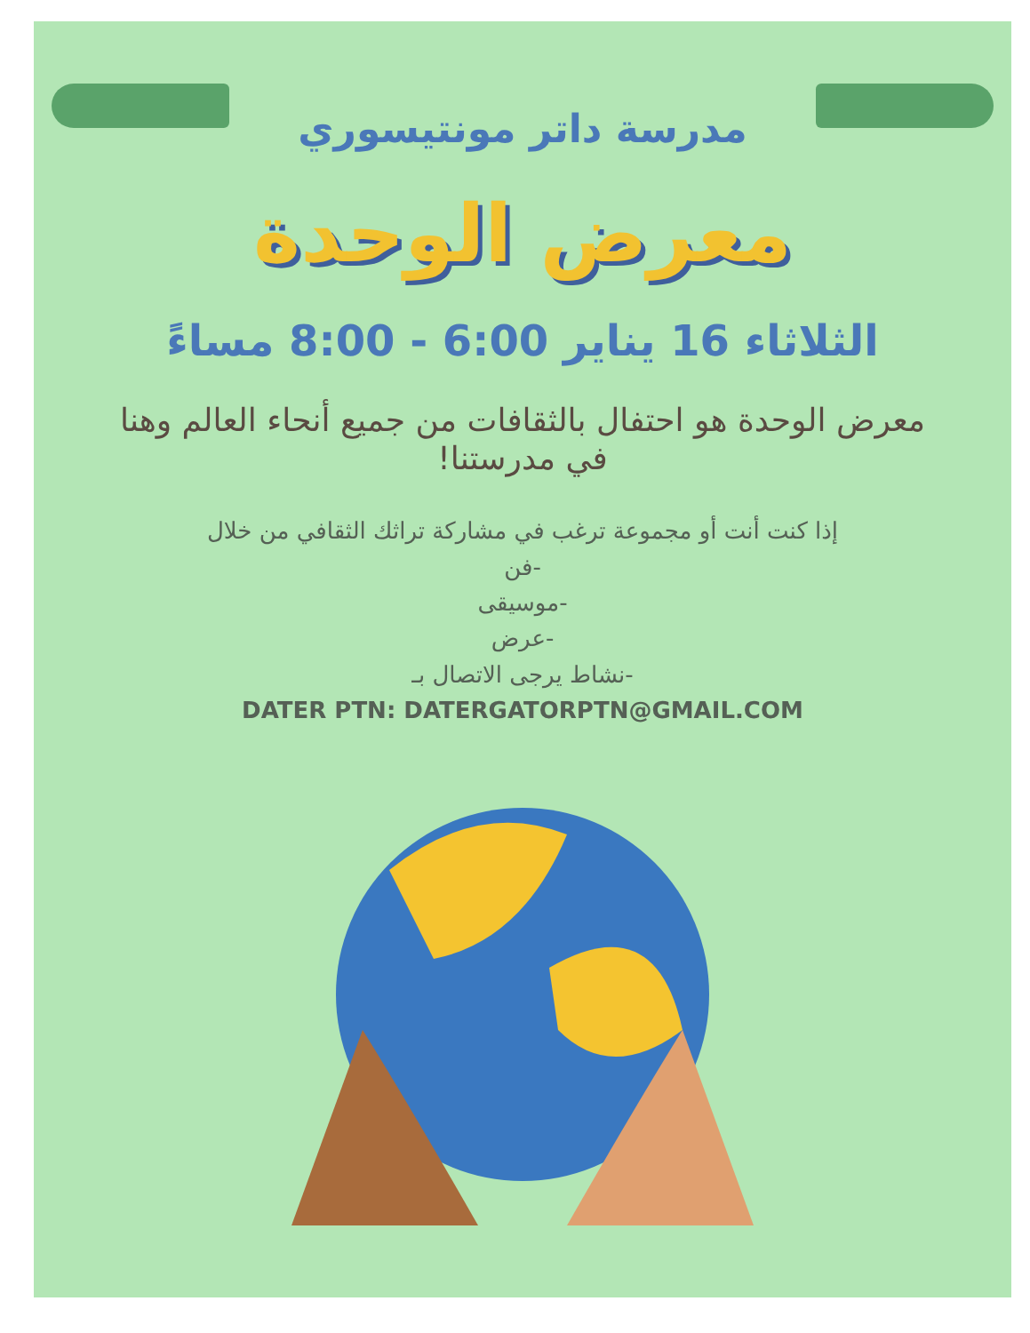مدرسة داتر مونتيسوري
معرض الوحدة
الثلاثاء 16 يناير 6:00 - 8:00 مساءً
معرض الوحدة هو احتفال بالثقافات من جميع أنحاء العالم وهنا في مدرستنا!
إذا كنت أنت أو مجموعة ترغب في مشاركة تراثك الثقافي من خلال
-فن
-موسيقى
-عرض
-نشاط يرجى الاتصال بـ
DATER PTN: DATERGATORPTN@GMAIL.COM